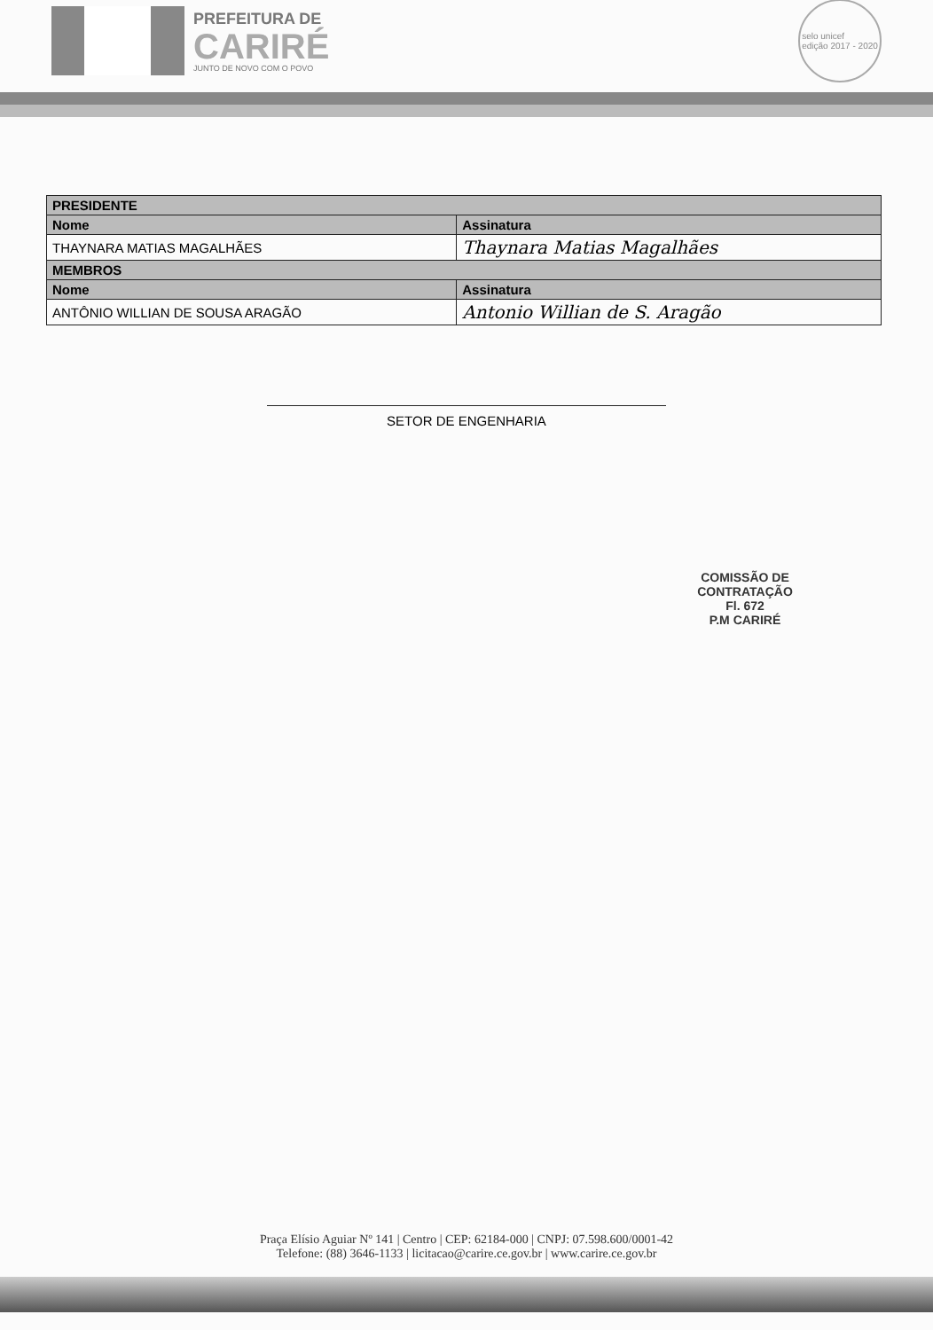PREFEITURA DE
CARIRÉ
JUNTO DE NOVO COM O POVO
selo unicef
edição 2017 - 2020
| PRESIDENTE | |
| --- | --- |
| Nome | Assinatura |
| THAYNARA MATIAS MAGALHÃES | Thaynara Matias Magalhães |
| MEMBROS | |
| Nome | Assinatura |
| ANTÔNIO WILLIAN DE SOUSA ARAGÃO | Antonio Willian de S. Aragão |
SETOR DE ENGENHARIA
COMISSÃO DE CONTRATAÇÃO
Fl. 672
P.M CARIRÉ
Praça Elísio Aguiar Nº 141 | Centro | CEP: 62184-000 | CNPJ: 07.598.600/0001-42
Telefone: (88) 3646-1133 | licitacao@carire.ce.gov.br | www.carire.ce.gov.br